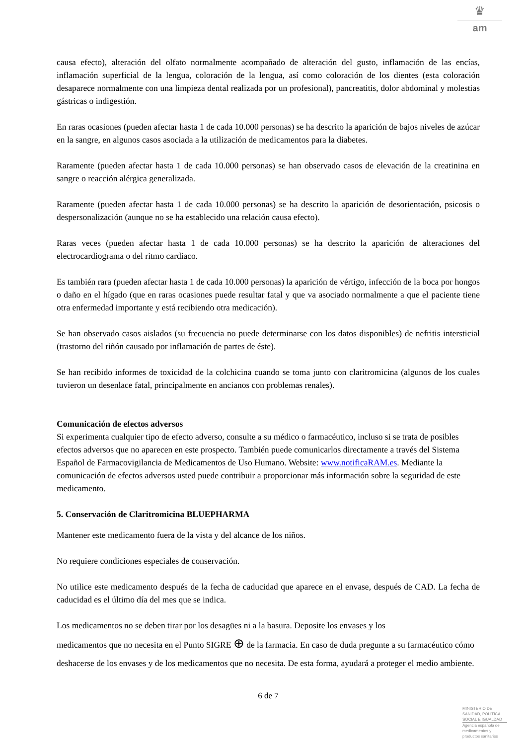♛
am
causa efecto), alteración del olfato normalmente acompañado de alteración del gusto, inflamación de las encías, inflamación superficial de la lengua, coloración de la lengua, así como coloración de los dientes (esta coloración desaparece normalmente con una limpieza dental realizada por un profesional), pancreatitis, dolor abdominal y molestias gástricas o indigestión.
En raras ocasiones (pueden afectar hasta 1 de cada 10.000 personas) se ha descrito la aparición de bajos niveles de azúcar en la sangre, en algunos casos asociada a la utilización de medicamentos para la diabetes.
Raramente (pueden afectar hasta 1 de cada 10.000 personas) se han observado casos de elevación de la creatinina en sangre o reacción alérgica generalizada.
Raramente (pueden afectar hasta 1 de cada 10.000 personas) se ha descrito la aparición de desorientación, psicosis o despersonalización (aunque no se ha establecido una relación causa efecto).
Raras veces (pueden afectar hasta 1 de cada 10.000 personas) se ha descrito la aparición de alteraciones del electrocardiograma o del ritmo cardiaco.
Es también rara (pueden afectar hasta 1 de cada 10.000 personas) la aparición de vértigo, infección de la boca por hongos o daño en el hígado (que en raras ocasiones puede resultar fatal y que va asociado normalmente a que el paciente tiene otra enfermedad importante y está recibiendo otra medicación).
Se han observado casos aislados (su frecuencia no puede determinarse con los datos disponibles) de nefritis intersticial (trastorno del riñón causado por inflamación de partes de éste).
Se han recibido informes de toxicidad de la colchicina cuando se toma junto con claritromicina (algunos de los cuales tuvieron un desenlace fatal, principalmente en ancianos con problemas renales).
Comunicación de efectos adversos
Si experimenta cualquier tipo de efecto adverso, consulte a su médico o farmacéutico, incluso si se trata de posibles efectos adversos que no aparecen en este prospecto. También puede comunicarlos directamente a través del Sistema Español de Farmacovigilancia de Medicamentos de Uso Humano. Website: www.notificaRAM.es. Mediante la comunicación de efectos adversos usted puede contribuir a proporcionar más información sobre la seguridad de este medicamento.
5. Conservación de Claritromicina BLUEPHARMA
Mantener este medicamento fuera de la vista y del alcance de los niños.
No requiere condiciones especiales de conservación.
No utilice este medicamento después de la fecha de caducidad que aparece en el envase, después de CAD. La fecha de caducidad es el último día del mes que se indica.
Los medicamentos no se deben tirar por los desagües ni a la basura. Deposite los envases y los
medicamentos que no necesita en el Punto SIGRE ⊕ de la farmacia. En caso de duda pregunte a su farmacéutico cómo deshacerse de los envases y de los medicamentos que no necesita. De esta forma, ayudará a proteger el medio ambiente.
6 de 7
MINISTERIO DE
SANIDAD, POLITICA
SOCIAL E IGUALDAD
Agencia española de
medicamentos y
productos sanitarios